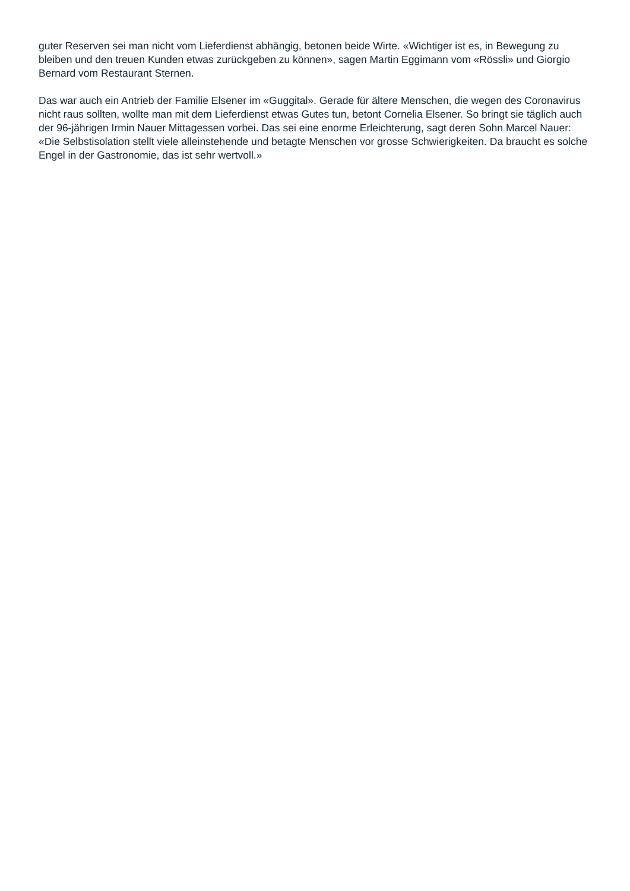guter Reserven sei man nicht vom Lieferdienst abhängig, betonen beide Wirte. «Wichtiger ist es, in Bewegung zu bleiben und den treuen Kunden etwas zurückgeben zu können», sagen Martin Eggimann vom «Rössli» und Giorgio Bernard vom Restaurant Sternen.
Das war auch ein Antrieb der Familie Elsener im «Guggital». Gerade für ältere Menschen, die wegen des Coronavirus nicht raus sollten, wollte man mit dem Lieferdienst etwas Gutes tun, betont Cornelia Elsener. So bringt sie täglich auch der 96-jährigen Irmin Nauer Mittagessen vorbei. Das sei eine enorme Erleichterung, sagt deren Sohn Marcel Nauer: «Die Selbstisolation stellt viele alleinstehende und betagte Menschen vor grosse Schwierigkeiten. Da braucht es solche Engel in der Gastronomie, das ist sehr wertvoll.»